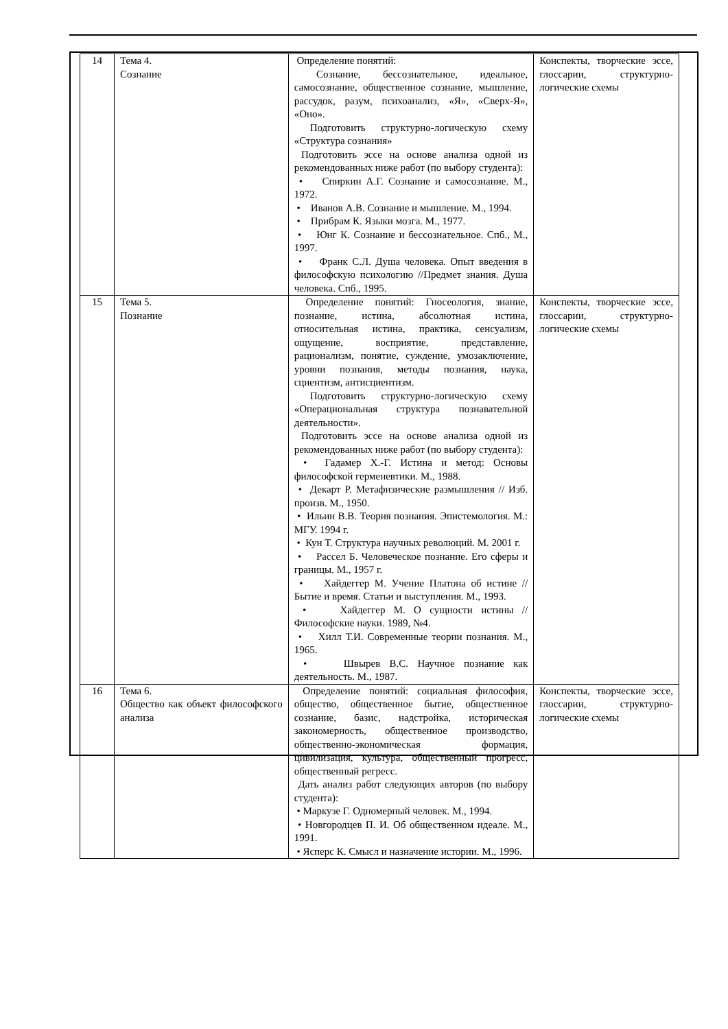| 14 | Тема 4. Сознание | Определение понятий: Сознание, бессознательное, идеальное, самосознание, общественное сознание, мышление, рассудок, разум, психоанализ, «Я», «Сверх-Я», «Оно». Подготовить структурно-логическую схему «Структура сознания» Подготовить эссе на основе анализа одной из рекомендованных ниже работ (по выбору студента): • Спиркин А.Г. Сознание и самосознание. М., 1972. • Иванов А.В. Сознание и мышление. М., 1994. • Прибрам К. Языки мозга. М., 1977. • Юнг К. Сознание и бессознательное. Спб., М., 1997. • Франк С.Л. Душа человека. Опыт введения в философскую психологию //Предмет знания. Душа человека. Спб., 1995. | Конспекты, творческие эссе, глоссарии, структурно-логические схемы |
| 15 | Тема 5. Познание | Определение понятий: Гносеология, знание, познание, истина, абсолютная истина, относительная истина, практика, сенсуализм, ощущение, восприятие, представление, рационализм, понятие, суждение, умозаключение, уровни познания, методы познания, наука, сциентизм, антисциентизм. Подготовить структурно-логическую схему «Операциональная структура познавательной деятельности». Подготовить эссе на основе анализа одной из рекомендованных ниже работ (по выбору студента): • Гадамер Х.-Г. Истина и метод: Основы философской герменевтики. М., 1988. • Декарт Р. Метафизические размышления // Изб. произв. М., 1950. • Ильин В.В. Теория познания. Эпистемология. М.: МГУ. 1994 г. • Кун Т. Структура научных революций. М. 2001 г. • Рассел Б. Человеческое познание. Его сферы и границы. М., 1957 г. • Хайдеггер М. Учение Платона об истине // Бытие и время. Статьи и выступления. М., 1993. • Хайдеггер М. О сущности истины // Философские науки. 1989, №4. • Хилл Т.И. Современные теории познания. М., 1965. • Швырев В.С. Научное познание как деятельность. М., 1987. | Конспекты, творческие эссе, глоссарии, структурно-логические схемы |
| 16 | Тема 6. Общество как объект философского анализа | Определение понятий: социальная философия, общество, общественное бытие, общественное сознание, базис, надстройка, историческая закономерность, общественное производство, общественно-экономическая формация, цивилизация, культура, общественный прогресс, общественный регресс. Дать анализ работ следующих авторов (по выбору студента): • Маркузе Г. Одномерный человек. М., 1994. • Новгородцев П. И. Об общественном идеале. М., 1991. • Ясперс К. Смысл и назначение истории. М., 1996. | Конспекты, творческие эссе, глоссарии, структурно-логические схемы |